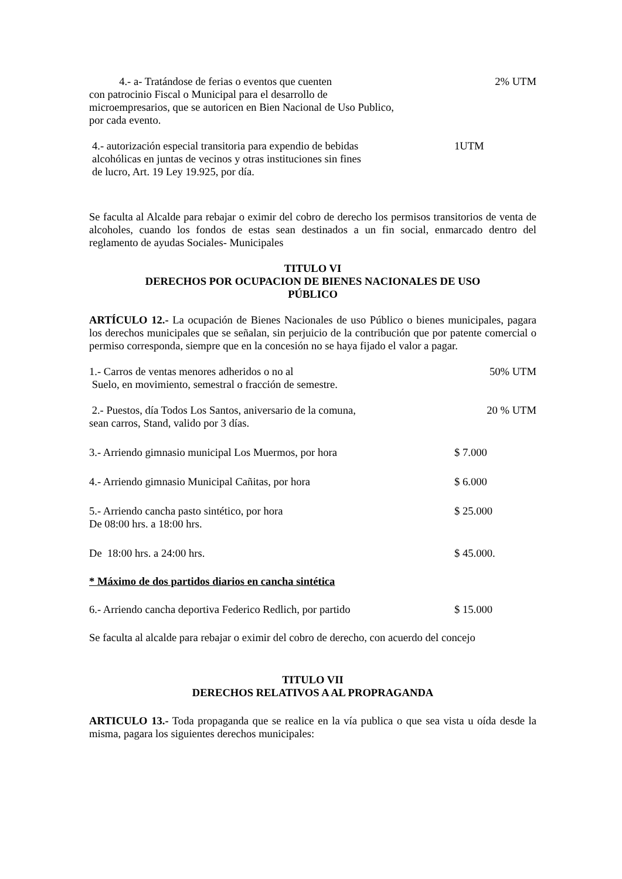4.- a- Tratándose de ferias o eventos que cuenten
con patrocinio Fiscal o Municipal para el desarrollo de
microempresarios, que se autoricen en Bien Nacional de Uso Publico,
por cada evento.
2% UTM
4.- autorización especial transitoria para expendio de bebidas
alcohólicas en juntas de vecinos y otras instituciones sin fines
de lucro, Art. 19 Ley 19.925, por día.
1UTM
Se faculta al Alcalde para rebajar o eximir del cobro de derecho los permisos transitorios de venta de alcoholes, cuando los fondos de estas sean destinados a un fin social, enmarcado dentro del reglamento de ayudas Sociales- Municipales
TITULO VI
DERECHOS POR OCUPACION DE BIENES NACIONALES DE USO
PÚBLICO
ARTÍCULO 12.- La ocupación de Bienes Nacionales de uso Público o bienes municipales, pagara los derechos municipales que se señalan, sin perjuicio de la contribución que por patente comercial o permiso corresponda, siempre que en la concesión no se haya fijado el valor a pagar.
1.- Carros de ventas menores adheridos o no al
Suelo, en movimiento, semestral o fracción de semestre.
50% UTM
2.- Puestos, día Todos Los Santos, aniversario de la comuna,
sean carros, Stand, valido por 3 días.
20 % UTM
3.- Arriendo gimnasio municipal Los Muermos, por hora
$ 7.000
4.- Arriendo gimnasio Municipal Cañitas, por hora
$ 6.000
5.- Arriendo cancha pasto sintético, por hora
De 08:00 hrs. a 18:00 hrs.
$ 25.000
De 18:00 hrs. a 24:00 hrs. $ 45.000.
* Máximo de dos partidos diarios en cancha sintética
6.- Arriendo cancha deportiva Federico Redlich, por partido
$ 15.000
Se faculta al alcalde para rebajar o eximir del cobro de derecho, con acuerdo del concejo
TITULO VII
DERECHOS RELATIVOS A AL PROPRAGANDA
ARTICULO 13.- Toda propaganda que se realice en la vía publica o que sea vista u oída desde la misma, pagara los siguientes derechos municipales: